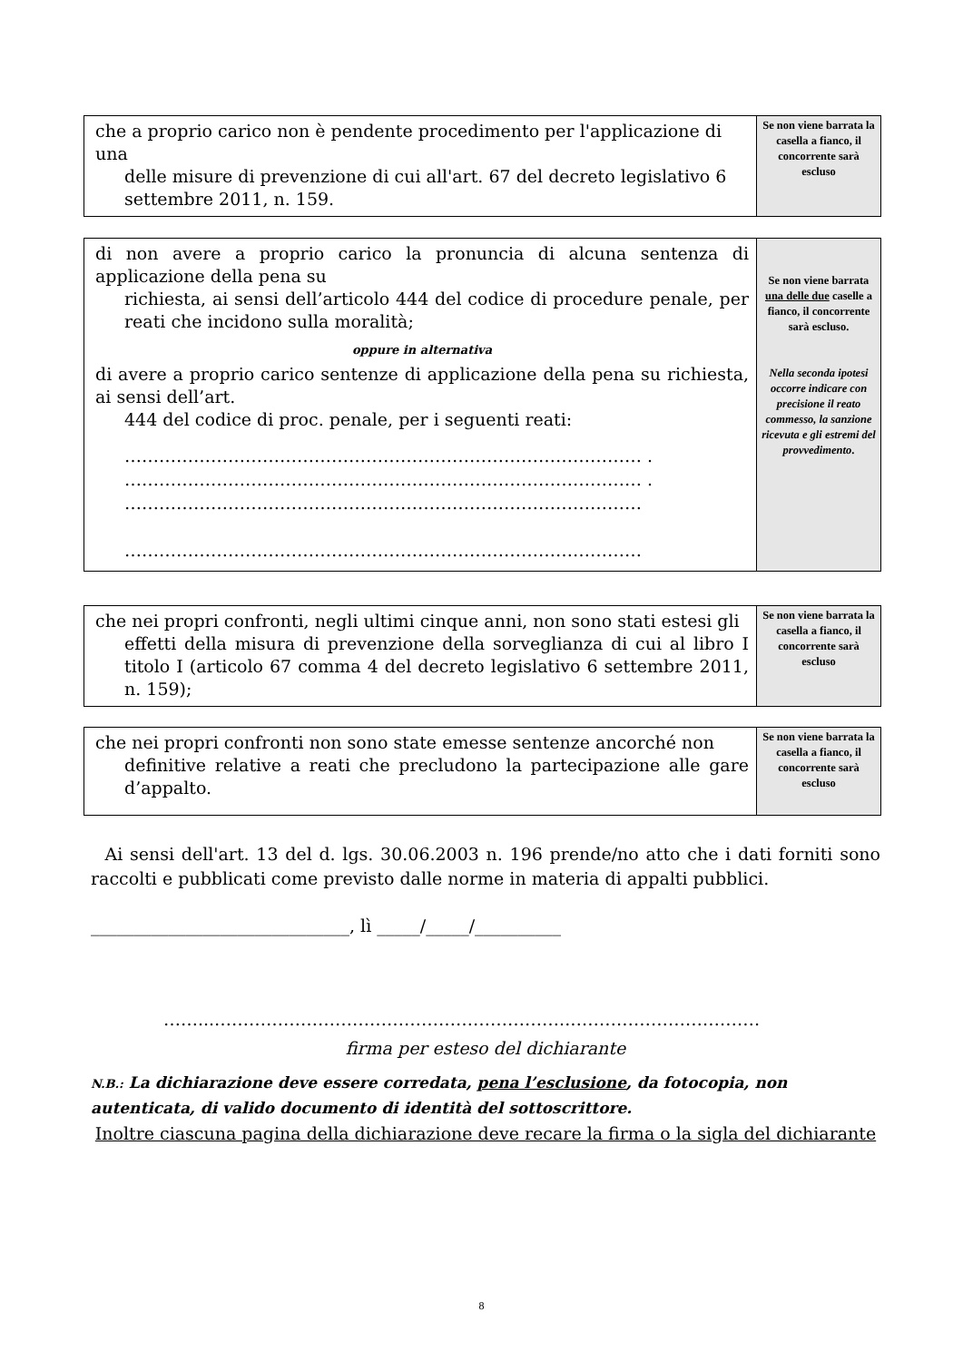| che a proprio carico non è pendente procedimento per l'applicazione di una delle misure di prevenzione di cui all'art. 67 del decreto legislativo 6 settembre 2011, n. 159. | Se non viene barrata la casella a fianco, il concorrente sarà escluso |
| di non avere a proprio carico la pronuncia di alcuna sentenza di applicazione della pena su richiesta, ai sensi dell’articolo 444 del codice di procedure penale, per reati che incidono sulla moralità; oppure in alternativa di avere a proprio carico sentenze di applicazione della pena su richiesta, ai sensi dell’art. 444 del codice di proc. penale, per i seguenti reati: ……………………………………………………………………………… . ……………………………………………………………………………… . ……………………………………………………………………………… ……………………………………………………………………………… | Se non viene barrata una delle due caselle a fianco, il concorrente sarà escluso. Nella seconda ipotesi occorre indicare con precisione il reato commesso, la sanzione ricevuta e gli estremi del provvedimento . |
| che nei propri confronti, negli ultimi cinque anni, non sono stati estesi gli effetti della misura di prevenzione della sorveglianza di cui al libro I titolo I (articolo 67 comma 4 del decreto legislativo 6 settembre 2011, n. 159); | Se non viene barrata la casella a fianco, il concorrente sarà escluso |
| che nei propri confronti non sono state emesse sentenze ancorché non definitive relative a reati che precludono la partecipazione alle gare d’appalto. | Se non viene barrata la casella a fianco, il concorrente sarà escluso |
Ai sensi dell'art. 13 del d. lgs. 30.06.2003 n. 196 prende/no atto che i dati forniti sono raccolti e pubblicati come previsto dalle norme in materia di appalti pubblici.
______________________________, lì _____/_____/__________
……...……………………………………………………..……………………………
firma per esteso del dichiarante
N.B.: La dichiarazione deve essere corredata, pena l’esclusione, da fotocopia, non autenticata, di valido documento di identità del sottoscrittore.
Inoltre ciascuna pagina della dichiarazione deve recare la firma o la sigla del dichiarante
8